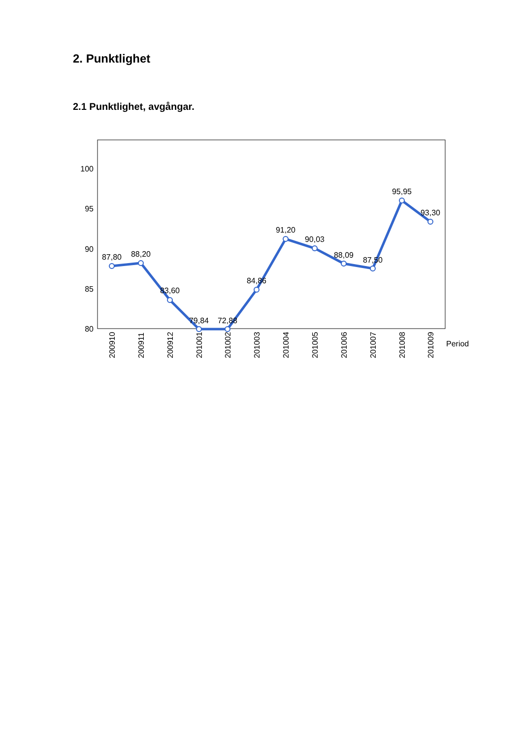2. Punktlighet
2.1 Punktlighet, avgångar.
100
95
90
85
80
87,80
88,20
83,60
79,84
72,88
84,86
91,20
90,03
88,09
87,50
95,95
93,30
200910
200911
200912
201001
201002
201003
201004
201005
201006
201007
201008
201009
Period